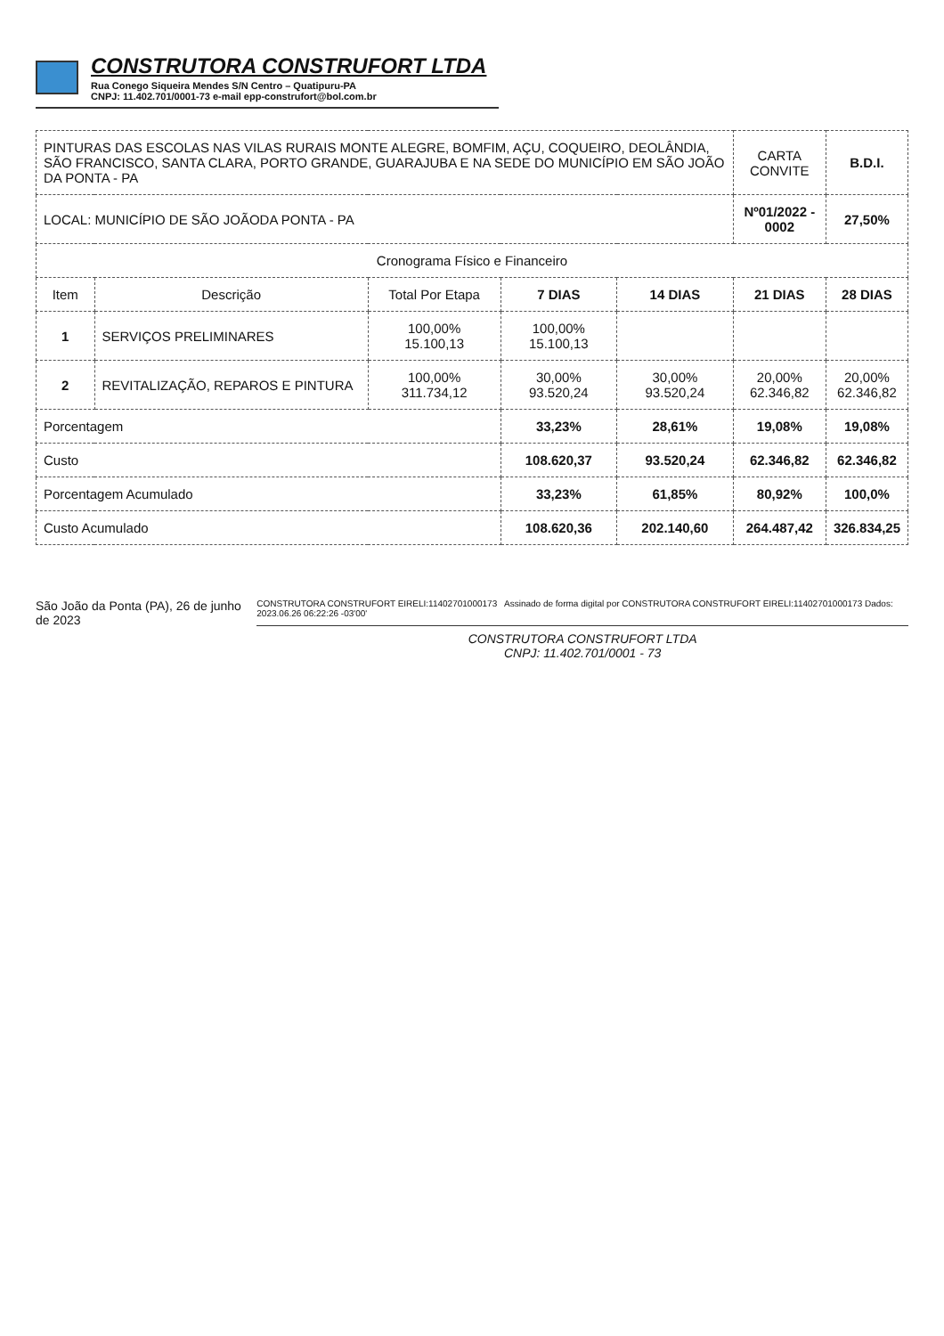CONSTRUTORA CONSTRUFORT LTDA
Rua Conego Siqueira Mendes S/N Centro – Quatipuru-PA
CNPJ: 11.402.701/0001-73 e-mail epp-construfort@bol.com.br
| PINTURAS DAS ESCOLAS NAS VILAS RURAIS MONTE ALEGRE, BOMFIM, AÇU, COQUEIRO, DEOLÂNDIA, SÃO FRANCISCO, SANTA CLARA, PORTO GRANDE, GUARAJUBA E NA SEDE DO MUNICÍPIO EM SÃO JOÃO DA PONTA - PA | | | | | CARTA CONVITE | B.D.I. |
| LOCAL: MUNICÍPIO DE SÃO JOÃODA PONTA - PA | | | | | Nº01/2022 - 0002 | 27,50% |
| Cronograma Físico e Financeiro | | | | | | |
| Item | Descrição | Total Por Etapa | 7 DIAS | 14 DIAS | 21 DIAS | 28 DIAS |
| 1 | SERVIÇOS PRELIMINARES | 100,00% 15.100,13 | 100,00% 15.100,13 | | | |
| 2 | REVITALIZAÇÃO, REPAROS E PINTURA | 100,00% 311.734,12 | 30,00% 93.520,24 | 30,00% 93.520,24 | 20,00% 62.346,82 | 20,00% 62.346,82 |
| Porcentagem | | | 33,23% | 28,61% | 19,08% | 19,08% |
| Custo | | | 108.620,37 | 93.520,24 | 62.346,82 | 62.346,82 |
| Porcentagem Acumulado | | | 33,23% | 61,85% | 80,92% | 100,0% |
| Custo Acumulado | | | 108.620,36 | 202.140,60 | 264.487,42 | 326.834,25 |
São João da Ponta (PA), 26 de junho de 2023
CONSTRUTORA CONSTRUFORT EIRELI:11402701000173 Assinado de forma digital por CONSTRUTORA CONSTRUFORT EIRELI:11402701000173 Dados: 2023.06.26 06:22:26 -03'00'
CONSTRUTORA CONSTRUFORT LTDA
CNPJ: 11.402.701/0001 - 73